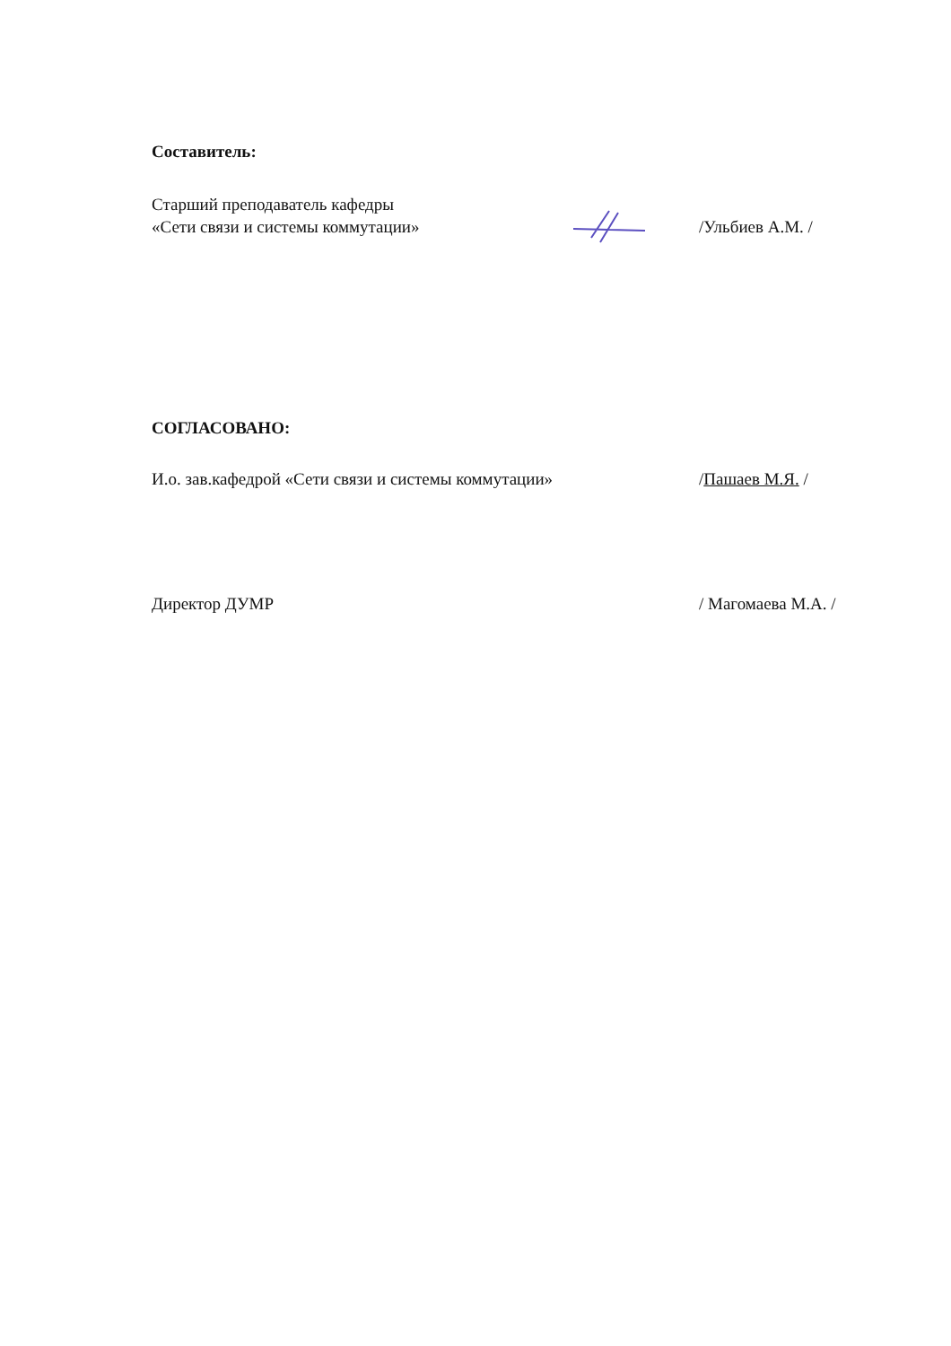Составитель:
Старший преподаватель кафедры
«Сети связи и системы коммутации»
/Ульбиев А.М. /
СОГЛАСОВАНО:
И.о. зав.кафедрой «Сети связи и системы коммутации»
/Пашаев М.Я. /
Директор ДУМР / Магомаева М.А. /